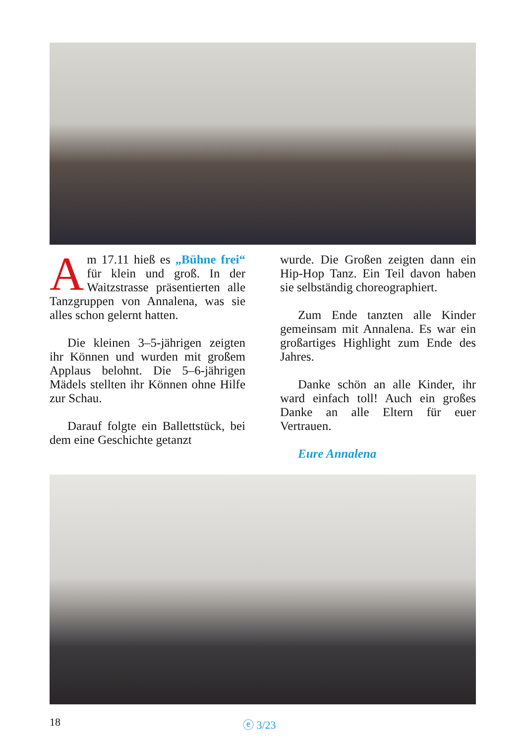Am 17.11 hieß es „Bühne frei“ für klein und groß. In der Waitzstrasse präsentierten alle Tanzgruppen von Annalena, was sie alles schon gelernt hatten.
Die kleinen 3–5-jährigen zeigten ihr Können und wurden mit großem Applaus belohnt. Die 5–6-jährigen Mädels stellten ihr Können ohne Hilfe zur Schau.
Darauf folgte ein Ballettstück, bei dem eine Geschichte getanzt
wurde. Die Großen zeigten dann ein Hip-Hop Tanz. Ein Teil davon haben sie selbständig choreographiert.
Zum Ende tanzten alle Kinder gemeinsam mit Annalena. Es war ein großartiges Highlight zum Ende des Jahres.
Danke schön an alle Kinder, ihr ward einfach toll! Auch ein großes Danke an alle Eltern für euer Vertrauen.
Eure Annalena
18 ⓔ 3/23